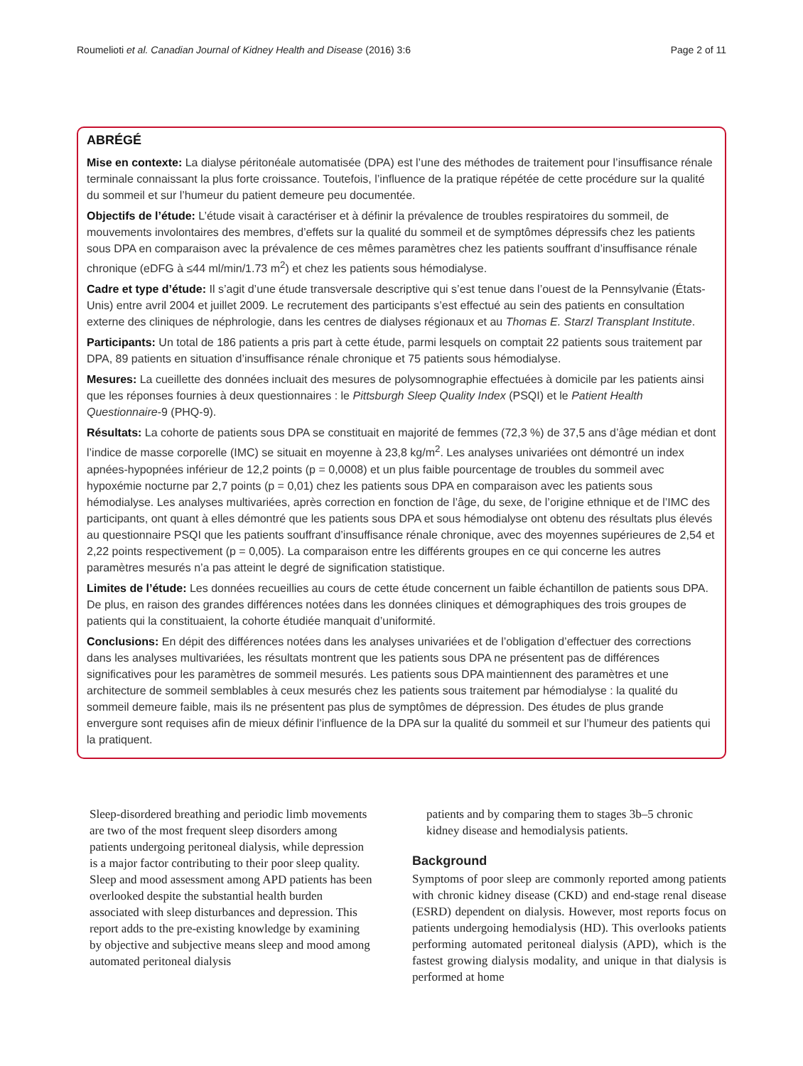Roumelioti et al. Canadian Journal of Kidney Health and Disease (2016) 3:6 Page 2 of 11
ABRÉGÉ
Mise en contexte: La dialyse péritonéale automatisée (DPA) est l’une des méthodes de traitement pour l’insuffisance rénale terminale connaissant la plus forte croissance. Toutefois, l’influence de la pratique répétée de cette procédure sur la qualité du sommeil et sur l’humeur du patient demeure peu documentée.
Objectifs de l’étude: L’étude visait à caractériser et à définir la prévalence de troubles respiratoires du sommeil, de mouvements involontaires des membres, d’effets sur la qualité du sommeil et de symptômes dépressifs chez les patients sous DPA en comparaison avec la prévalence de ces mêmes paramètres chez les patients souffrant d’insuffisance rénale chronique (eDFG à ≤44 ml/min/1.73 m<sup>2</sup>) et chez les patients sous hémodialyse.
Cadre et type d’étude: Il s’agit d’une étude transversale descriptive qui s’est tenue dans l’ouest de la Pennsylvanie (États-Unis) entre avril 2004 et juillet 2009. Le recrutement des participants s’est effectué au sein des patients en consultation externe des cliniques de néphrologie, dans les centres de dialyses régionaux et au Thomas E. Starzl Transplant Institute.
Participants: Un total de 186 patients a pris part à cette étude, parmi lesquels on comptait 22 patients sous traitement par DPA, 89 patients en situation d’insuffisance rénale chronique et 75 patients sous hémodialyse.
Mesures: La cueillette des données incluait des mesures de polysomnographie effectuées à domicile par les patients ainsi que les réponses fournies à deux questionnaires : le Pittsburgh Sleep Quality Index (PSQI) et le Patient Health Questionnaire-9 (PHQ-9).
Résultats: La cohorte de patients sous DPA se constituait en majorité de femmes (72,3 %) de 37,5 ans d’âge médian et dont l’indice de masse corporelle (IMC) se situait en moyenne à 23,8 kg/m<sup>2</sup>. Les analyses univariées ont démontré un index apnées-hypopnées inférieur de 12,2 points (p = 0,0008) et un plus faible pourcentage de troubles du sommeil avec hypoxémie nocturne par 2,7 points (p = 0,01) chez les patients sous DPA en comparaison avec les patients sous hémodialyse. Les analyses multivariées, après correction en fonction de l’âge, du sexe, de l’origine ethnique et de l’IMC des participants, ont quant à elles démontré que les patients sous DPA et sous hémodialyse ont obtenu des résultats plus élevés au questionnaire PSQI que les patients souffrant d’insuffisance rénale chronique, avec des moyennes supérieures de 2,54 et 2,22 points respectivement (p = 0,005). La comparaison entre les différents groupes en ce qui concerne les autres paramètres mesurés n’a pas atteint le degré de signification statistique.
Limites de l’étude: Les données recueillies au cours de cette étude concernent un faible échantillon de patients sous DPA. De plus, en raison des grandes différences notées dans les données cliniques et démographiques des trois groupes de patients qui la constituaient, la cohorte étudiée manquait d’uniformité.
Conclusions: En dépit des différences notées dans les analyses univariées et de l’obligation d’effectuer des corrections dans les analyses multivariées, les résultats montrent que les patients sous DPA ne présentent pas de différences significatives pour les paramètres de sommeil mesurés. Les patients sous DPA maintiennent des paramètres et une architecture de sommeil semblables à ceux mesurés chez les patients sous traitement par hémodialyse : la qualité du sommeil demeure faible, mais ils ne présentent pas plus de symptômes de dépression. Des études de plus grande envergure sont requises afin de mieux définir l’influence de la DPA sur la qualité du sommeil et sur l’humeur des patients qui la pratiquent.
Sleep-disordered breathing and periodic limb movements are two of the most frequent sleep disorders among patients undergoing peritoneal dialysis, while depression is a major factor contributing to their poor sleep quality. Sleep and mood assessment among APD patients has been overlooked despite the substantial health burden associated with sleep disturbances and depression. This report adds to the pre-existing knowledge by examining by objective and subjective means sleep and mood among automated peritoneal dialysis
patients and by comparing them to stages 3b–5 chronic kidney disease and hemodialysis patients.
Background
Symptoms of poor sleep are commonly reported among patients with chronic kidney disease (CKD) and end-stage renal disease (ESRD) dependent on dialysis. However, most reports focus on patients undergoing hemodialysis (HD). This overlooks patients performing automated peritoneal dialysis (APD), which is the fastest growing dialysis modality, and unique in that dialysis is performed at home